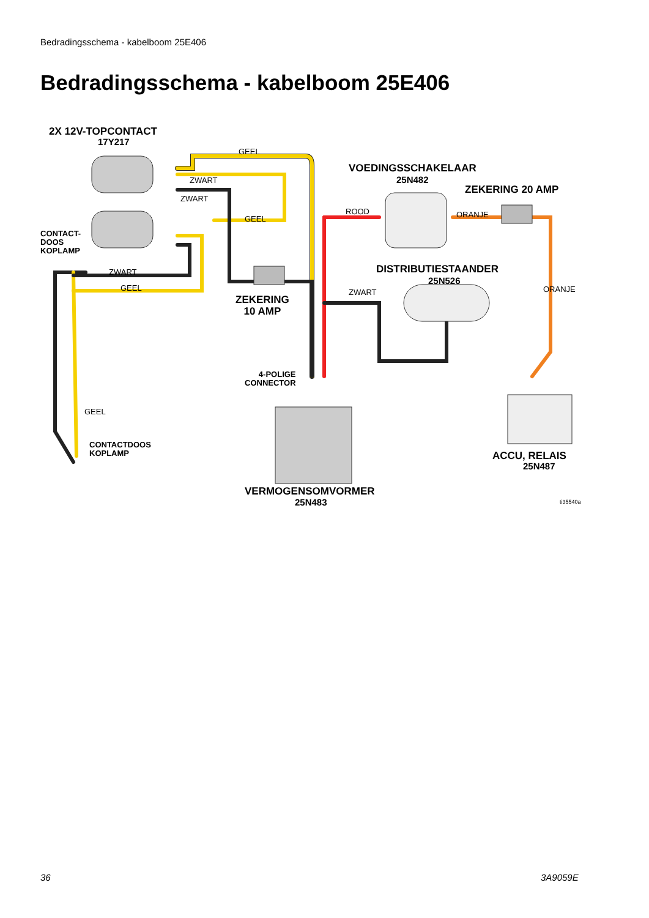Bedradingsschema - kabelboom 25E406
Bedradingsschema - kabelboom 25E406
2X 12V-TOPCONTACT
17Y217
GEEL
ZWART
ZWART
GEEL
CONTACT-
DOOS
KOPLAMP
ZWART
GEEL
ZEKERING
10 AMP
VOEDINGSSCHAKELAAR
25N482
ZEKERING 20 AMP
ROOD ORANJE
DISTRIBUTIESTAANDER
25N526
ZWART ORANJE
4-POLIGE
CONNECTOR
GEEL
CONTACTDOOS
KOPLAMP
ACCU, RELAIS
25N487
VERMOGENSOMVORMER
25N483 ti35540a
36 3A9059E